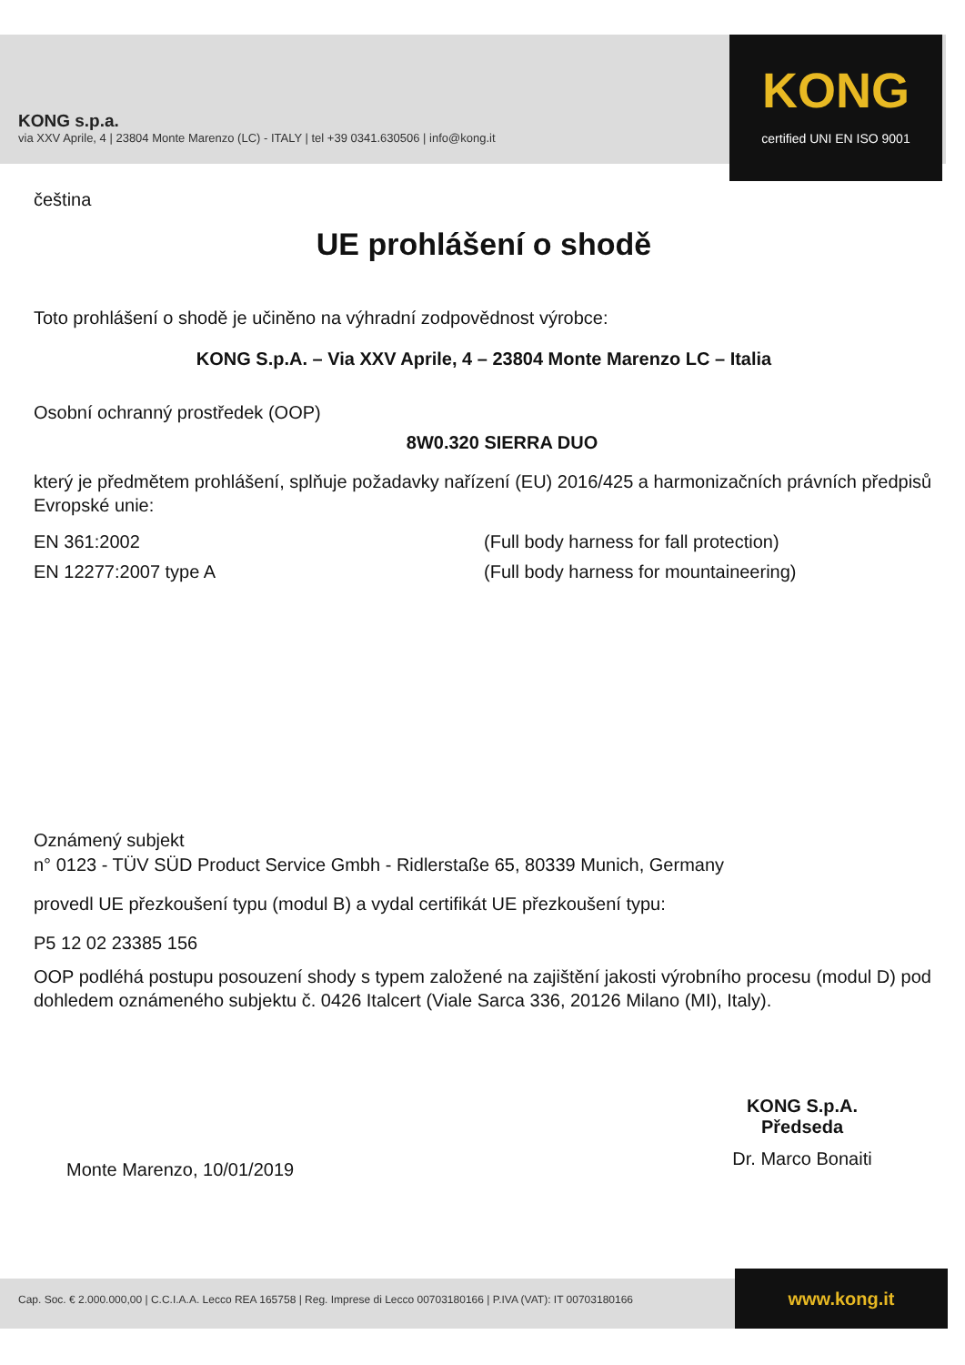KONG s.p.a.
via XXV Aprile, 4 | 23804 Monte Marenzo (LC) - ITALY | tel +39 0341.630506 | info@kong.it
KONG
certified UNI EN ISO 9001
čeština
UE prohlášení o shodě
Toto prohlášení o shodě je učiněno na výhradní zodpovědnost výrobce:
KONG S.p.A. – Via XXV Aprile, 4 – 23804 Monte Marenzo LC – Italia
Osobní ochranný prostředek (OOP)
8W0.320 SIERRA DUO
který je předmětem prohlášení, splňuje požadavky nařízení (EU) 2016/425 a harmonizačních právních předpisů Evropské unie:
EN 361:2002 (Full body harness for fall protection)
EN 12277:2007 type A (Full body harness for mountaineering)
Oznámený subjekt
n° 0123 - TÜV SÜD Product Service Gmbh - Ridlerstaße 65, 80339 Munich, Germany
provedl UE přezkoušení typu (modul B) a vydal certifikát UE přezkoušení typu:
P5 12 02 23385 156
OOP podléhá postupu posouzení shody s typem založené na zajištění jakosti výrobního procesu (modul D) pod dohledem oznámeného subjektu č. 0426 Italcert (Viale Sarca 336, 20126 Milano (MI), Italy).
Monte Marenzo, 10/01/2019
KONG S.p.A.
Předseda
Dr. Marco Bonaiti
Cap. Soc. € 2.000.000,00 | C.C.I.A.A. Lecco REA 165758 | Reg. Imprese di Lecco 00703180166 | P.IVA (VAT): IT 00703180166 www.kong.it